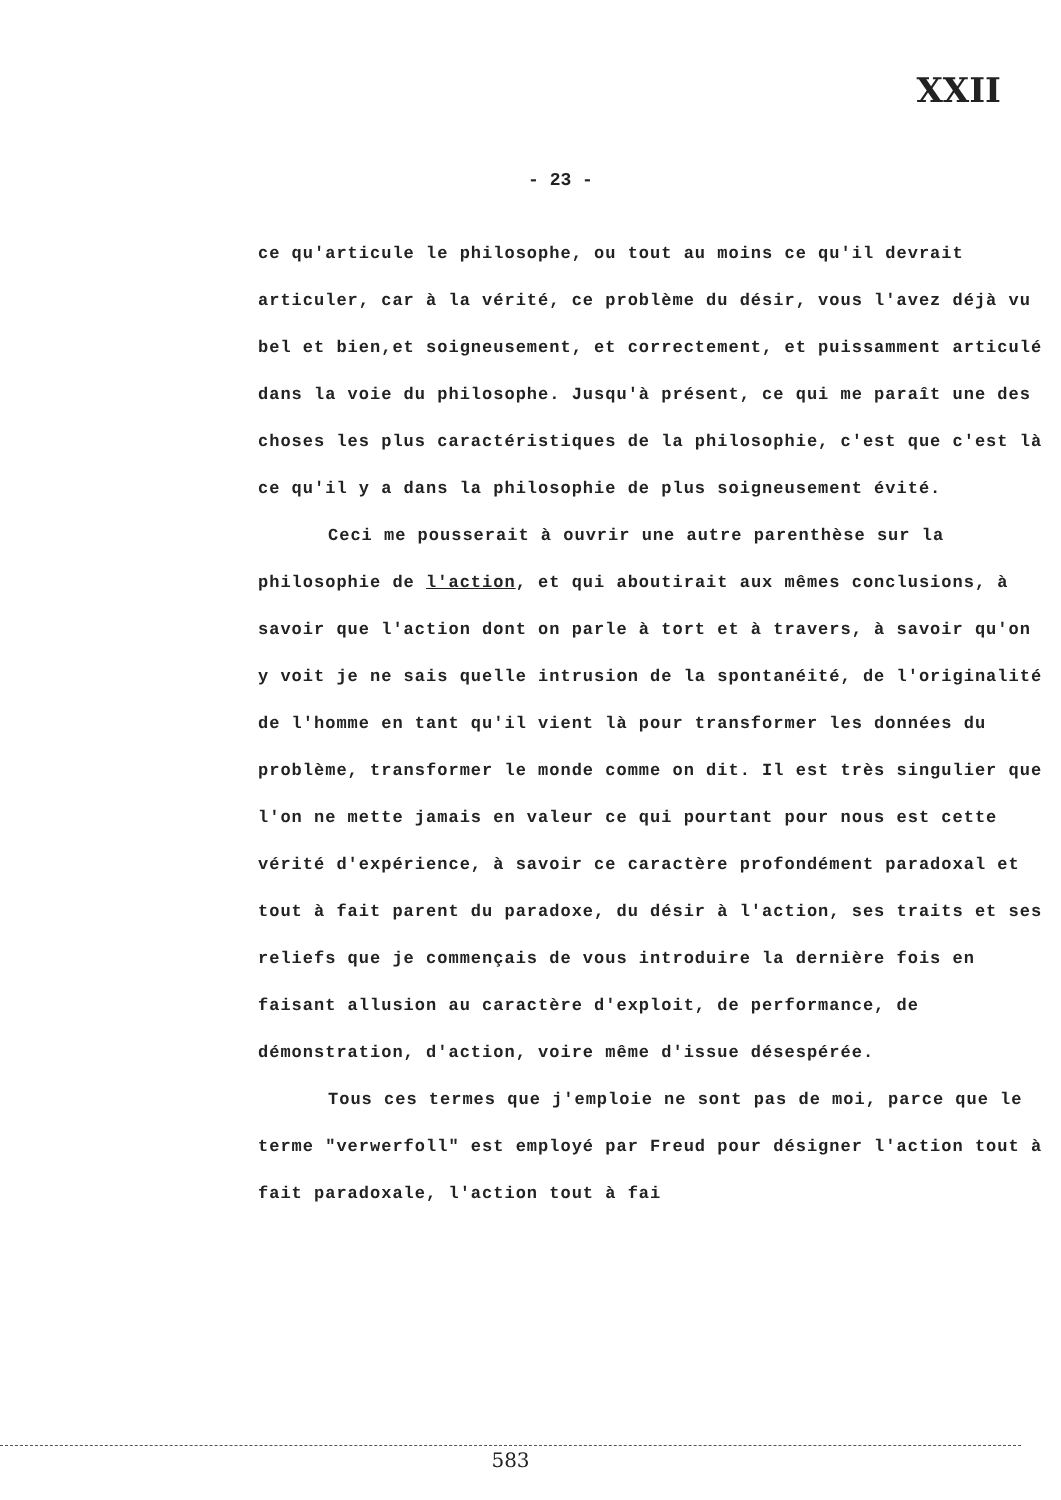XXII
- 23 -
ce qu'articule le philosophe, ou tout au moins ce qu'il devrait articuler, car à la vérité, ce problème du désir, vous l'avez déjà vu bel et bien,et soigneusement, et correctement, et puissamment articulé dans la voie du philosophe. Jusqu'à présent, ce qui me paraît une des choses les plus caractéristiques de la philosophie, c'est que c'est là ce qu'il y a dans la philosophie de plus soigneusement évité.
Ceci me pousserait à ouvrir une autre parenthèse sur la philosophie de l'action, et qui aboutirait aux mêmes conclusions, à savoir que l'action dont on parle à tort et à travers, à savoir qu'on y voit je ne sais quelle intrusion de la spontanéité, de l'originalité de l'homme en tant qu'il vient là pour transformer les données du problème, transformer le monde comme on dit. Il est très singulier que l'on ne mette jamais en valeur ce qui pourtant pour nous est cette vérité d'expérience, à savoir ce caractère profondément paradoxal et tout à fait parent du paradoxe, du désir à l'action, ses traits et ses reliefs que je commençais de vous introduire la dernière fois en faisant allusion au caractère d'exploit, de performance, de démonstration, d'action, voire même d'issue désespérée.
Tous ces termes que j'emploie ne sont pas de moi, parce que le terme "verwerfoll" est employé par Freud pour désigner l'action tout à fait paradoxale, l'action tout à fai
583